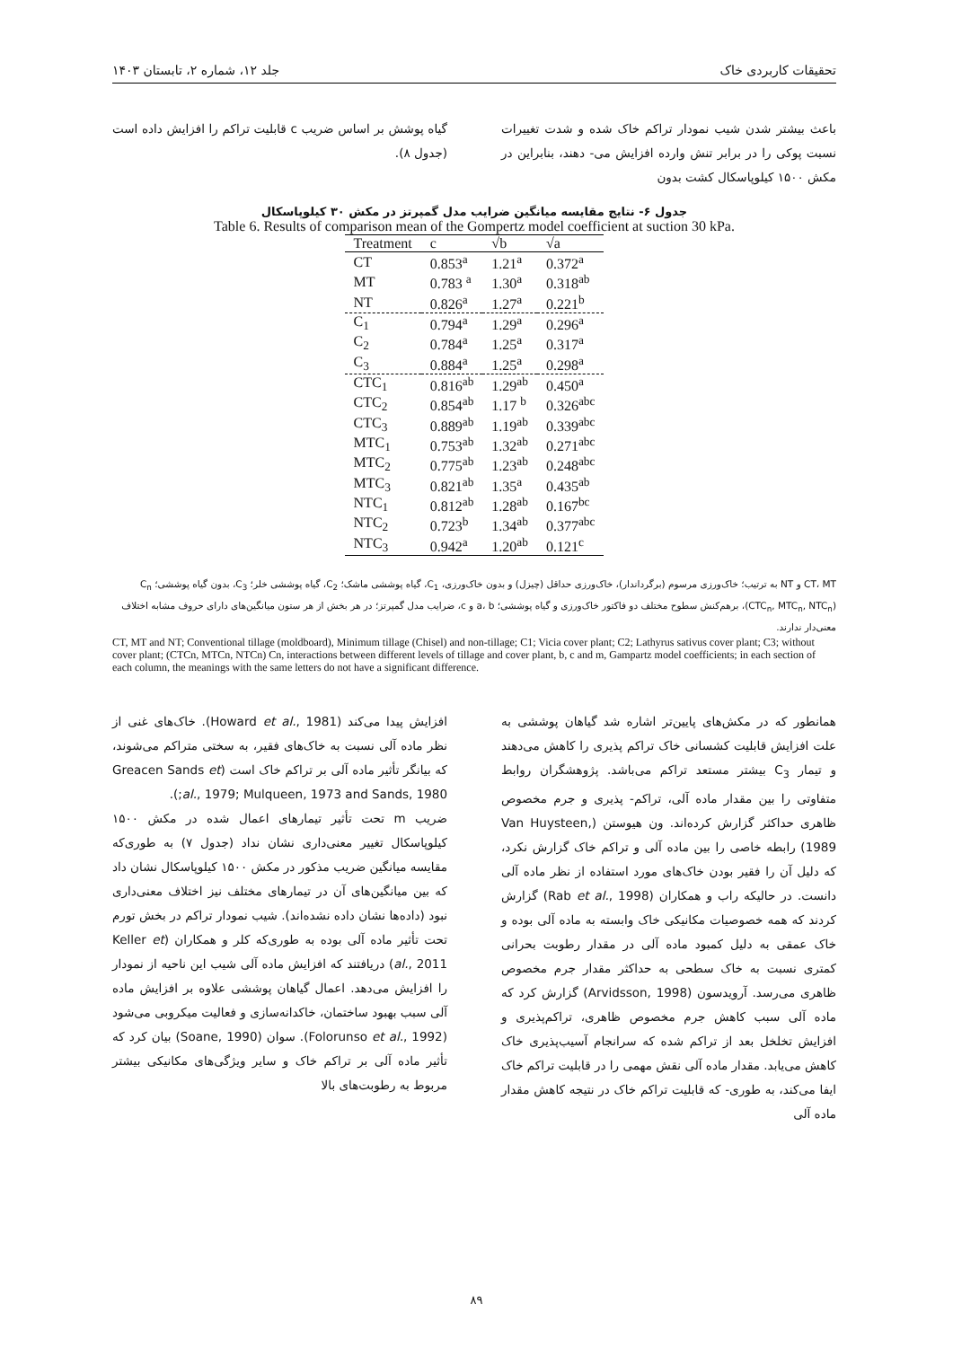تحقیقات کاربردی خاک جلد ۱۲، شماره ۲، تابستان ۱۴۰۳
باعث بیشتر شدن شیب نمودار تراکم خاک شده و شدت تغییرات نسبت پوکی را در برابر تنش وارده افزایش می- دهند، بنابراین در مکش ۱۵۰۰ کیلوپاسکال کشت بدون
گیاه پوشش بر اساس ضریب c قابلیت تراکم را افزایش داده است (جدول ۸).
جدول ۶- نتایج مقایسه میانگین ضرایب مدل گمپرتز در مکش ۳۰ کیلوپاسکال
Table 6. Results of comparison mean of the Gompertz model coefficient at suction 30 kPa.
| Treatment | c | √b | √a |
| --- | --- | --- | --- |
| CT | 0.853<sup>a</sup> | 1.21<sup>a</sup> | 0.372<sup>a</sup> |
| MT | 0.783 <sup>a</sup> | 1.30<sup>a</sup> | 0.318<sup>ab</sup> |
| NT | 0.826<sup>a</sup> | 1.27<sup>a</sup> | 0.221<sup>b</sup> |
| C<sub>1</sub> | 0.794<sup>a</sup> | 1.29<sup>a</sup> | 0.296<sup>a</sup> |
| C<sub>2</sub> | 0.784<sup>a</sup> | 1.25<sup>a</sup> | 0.317<sup>a</sup> |
| C<sub>3</sub> | 0.884<sup>a</sup> | 1.25<sup>a</sup> | 0.298<sup>a</sup> |
| CTC<sub>1</sub> | 0.816<sup>ab</sup> | 1.29<sup>ab</sup> | 0.450<sup>a</sup> |
| CTC<sub>2</sub> | 0.854<sup>ab</sup> | 1.17 <sup>b</sup> | 0.326<sup>abc</sup> |
| CTC<sub>3</sub> | 0.889<sup>ab</sup> | 1.19<sup>ab</sup> | 0.339<sup>abc</sup> |
| MTC<sub>1</sub> | 0.753<sup>ab</sup> | 1.32<sup>ab</sup> | 0.271<sup>abc</sup> |
| MTC<sub>2</sub> | 0.775<sup>ab</sup> | 1.23<sup>ab</sup> | 0.248<sup>abc</sup> |
| MTC<sub>3</sub> | 0.821<sup>ab</sup> | 1.35<sup>a</sup> | 0.435<sup>ab</sup> |
| NTC<sub>1</sub> | 0.812<sup>ab</sup> | 1.28<sup>ab</sup> | 0.167<sup>bc</sup> |
| NTC<sub>2</sub> | 0.723<sup>b</sup> | 1.34<sup>ab</sup> | 0.377<sup>abc</sup> |
| NTC<sub>3</sub> | 0.942<sup>a</sup> | 1.20<sup>ab</sup> | 0.121<sup>c</sup> |
CT، MT و NT به ترتیب؛ خاک‌ورزی مرسوم (برگرداندار)، خاک‌ورزی حداقل (چیزل) و بدون خاک‌ورزی، C<sub>1</sub>، گیاه پوششی ماشک؛ C<sub>2</sub>، گیاه پوششی خلر؛ C<sub>3</sub>، بدون گیاه پوششی؛ C<sub>n</sub> (CTC<sub>n</sub>, MTC<sub>n</sub>, NTC<sub>n</sub>)، برهم‌کنش سطوح مختلف دو فاکتور خاک‌ورزی و گیاه پوششی؛ a، b و c، ضرایب مدل گمپرتز؛ در هر بخش از هر ستون میانگین‌های دارای حروف مشابه اختلاف معنی‌دار ندارند.
CT, MT and NT; Conventional tillage (moldboard), Minimum tillage (Chisel) and non-tillage; C1; Vicia cover plant; C2; Lathyrus sativus cover plant; C3; without cover plant; (CTCn, MTCn, NTCn) Cn, interactions between different levels of tillage and cover plant, b, c and m, Gampartz model coefficients; in each section of each column, the meanings with the same letters do not have a significant difference.
همانطور که در مکش‌های پایین‌تر اشاره شد گیاهان پوششی به علت افزایش قابلیت کشسانی خاک تراکم پذیری را کاهش می‌دهند و تیمار C<sub>3</sub> بیشتر مستعد تراکم می‌باشد. پژوهشگران روابط متفاوتی را بین مقدار ماده آلی، تراکم- پذیری و جرم مخصوص ظاهری حداکثر گزارش کرده‌اند. ون هیوستن (Van Huysteen, 1989) رابطه خاصی را بین ماده آلی و تراکم خاک گزارش نکرد، که دلیل آن را فقیر بودن خاک‌های مورد استفاده از نظر ماده آلی دانست. در حالیکه راب و همکاران (Rab et al., 1998) گزارش کردند که همه خصوصیات مکانیکی خاک وابسته به ماده آلی بوده و خاک عمقی به دلیل کمبود ماده آلی در مقدار رطوبت بحرانی کمتری نسبت به خاک سطحی به حداکثر مقدار جرم مخصوص ظاهری می‌رسد. آرویدسون (Arvidsson, 1998) گزارش کرد که ماده آلی سبب کاهش جرم مخصوص ظاهری، تراکم‌پذیری و افزایش تخلخل بعد از تراکم شده که سرانجام آسیب‌پذیری خاک کاهش می‌یابد. مقدار ماده آلی نقش مهمی را در قابلیت تراکم خاک ایفا می‌کند، به طوری- که قابلیت تراکم خاک در نتیجه کاهش مقدار ماده آلی
افزایش پیدا می‌کند (Howard et al., 1981). خاک‌های غنی از نظر ماده آلی نسبت به خاک‌های فقیر، به سختی متراکم می‌شوند، که بیانگر تأثیر ماده آلی بر تراکم خاک است (Greacen Sands et al., 1979; Mulqueen, 1973 and Sands, 1980;).
ضریب m تحت تأثیر تیمارهای اعمال شده در مکش ۱۵۰۰ کیلوپاسکال تغییر معنی‌داری نشان نداد (جدول ۷) به طوری‌که مقایسه میانگین ضریب مذکور در مکش ۱۵۰۰ کیلوپاسکال نشان داد که بین میانگین‌های آن در تیمارهای مختلف نیز اختلاف معنی‌داری نبود (داده‌ها نشان داده نشده‌اند). شیب نمودار تراکم در بخش تورم تحت تأثیر ماده آلی بوده به طوری‌که کلر و همکاران (Keller et al., 2011) دریافتند که افزایش ماده آلی شیب این ناحیه از نمودار را افزایش می‌دهد. اعمال گیاهان پوششی علاوه بر افزایش ماده آلی سبب بهبود ساختمان، خاکدانه‌سازی و فعالیت میکروبی می‌شود (Folorunso et al., 1992). سوان (Soane, 1990) بیان کرد که تأثیر ماده آلی بر تراکم خاک و سایر ویژگی‌های مکانیکی بیشتر مربوط به رطوبت‌های بالا
۸۹